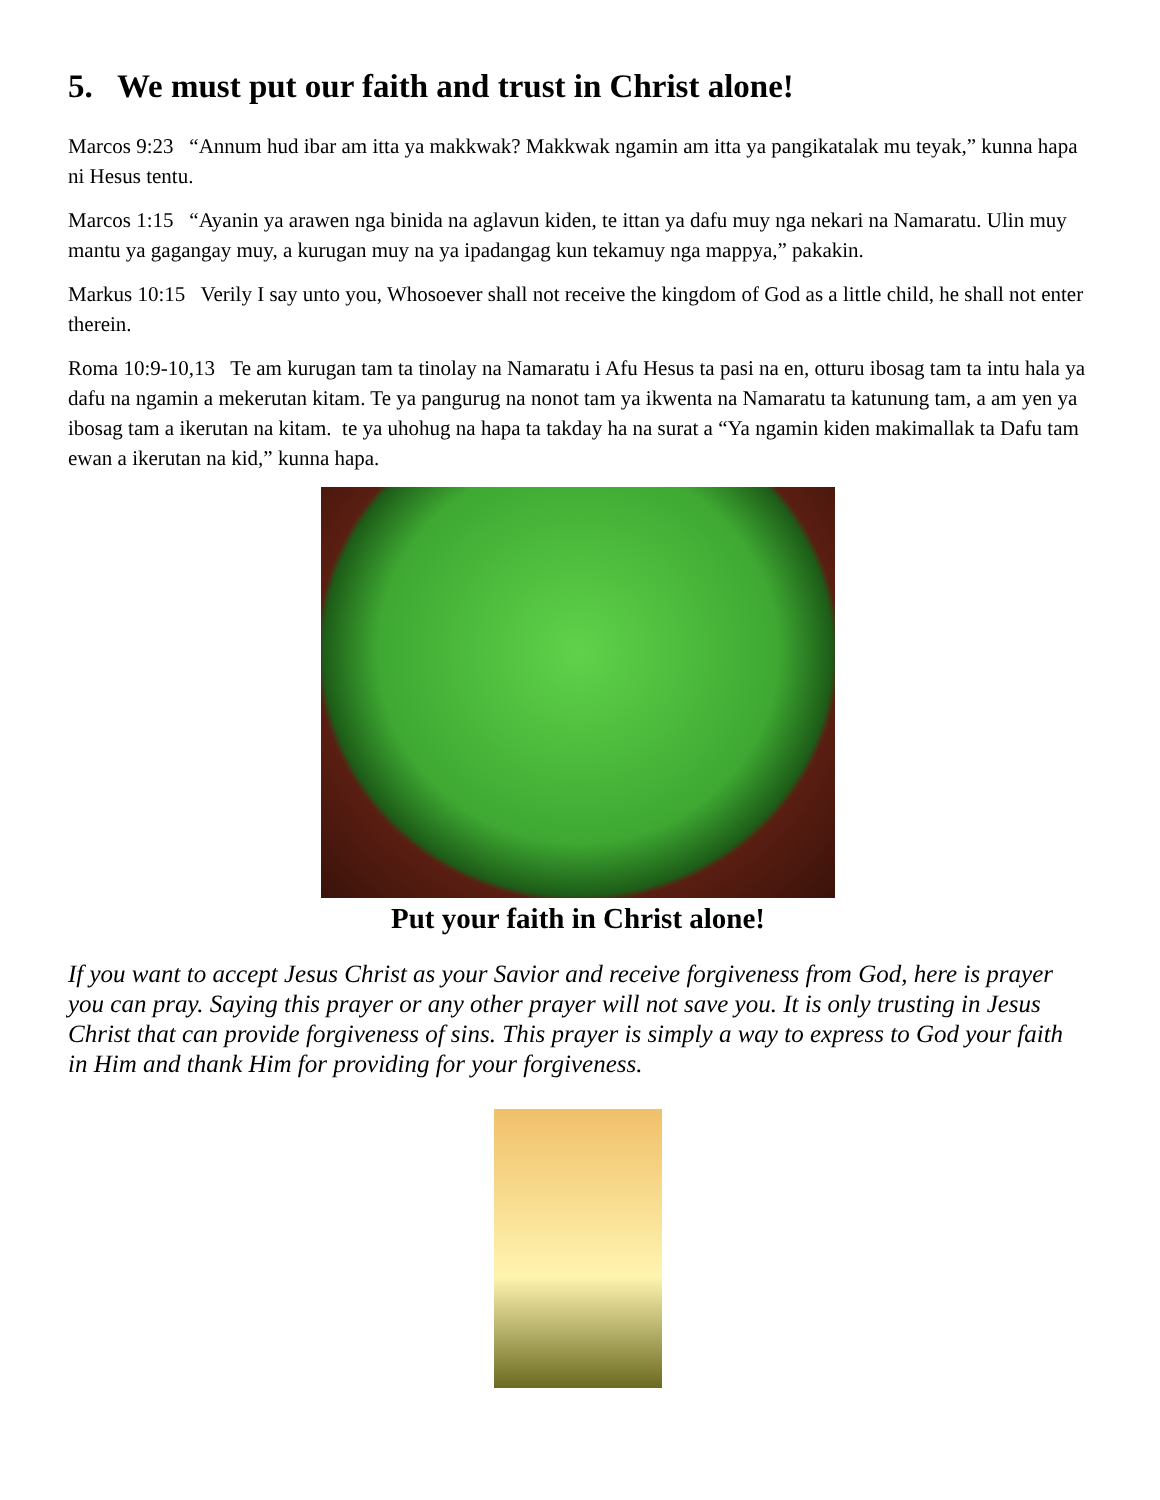5. We must put our faith and trust in Christ alone!
Marcos 9:23 “Annum hud ibar am itta ya makkwak? Makkwak ngamin am itta ya pangikatalak mu teyak,” kunna hapa ni Hesus tentu.
Marcos 1:15 “Ayanin ya arawen nga binida na aglavun kiden, te ittan ya dafu muy nga nekari na Namaratu. Ulin muy mantu ya gagangay muy, a kurugan muy na ya ipadangag kun tekamuy nga mappya,” pakakin.
Markus 10:15 Verily I say unto you, Whosoever shall not receive the kingdom of God as a little child, he shall not enter therein.
Roma 10:9-10,13 Te am kurugan tam ta tinolay na Namaratu i Afu Hesus ta pasi na en, otturu ibosag tam ta intu hala ya dafu na ngamin a mekerutan kitam. Te ya pangurug na nonot tam ya ikwenta na Namaratu ta katunung tam, a am yen ya ibosag tam a ikerutan na kitam. te ya uhohug na hapa ta takday ha na surat a “Ya ngamin kiden makimallak ta Dafu tam ewan a ikerutan na kid,” kunna hapa.
Put your faith in Christ alone!
If you want to accept Jesus Christ as your Savior and receive forgiveness from God, here is prayer you can pray. Saying this prayer or any other prayer will not save you. It is only trusting in Jesus Christ that can provide forgiveness of sins. This prayer is simply a way to express to God your faith in Him and thank Him for providing for your forgiveness.